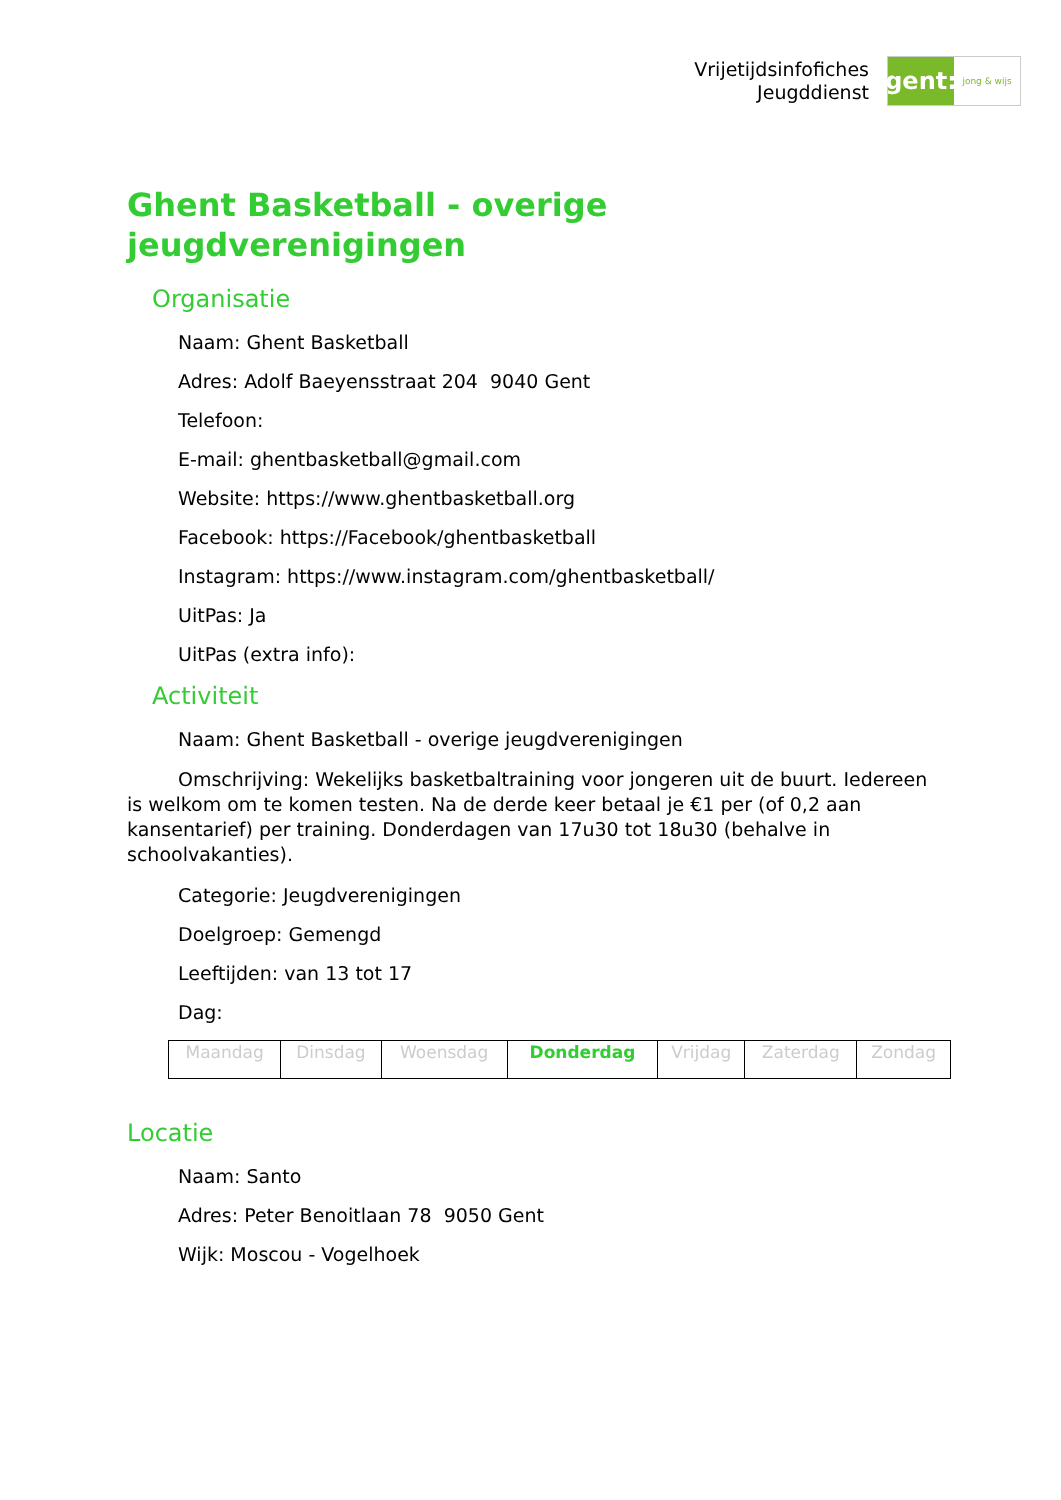Vrijetijdsinfofiches
Jeugddienst
gent:
jong & wijs
Ghent Basketball - overige jeugdverenigingen
Organisatie
Naam: Ghent Basketball
Adres: Adolf Baeyensstraat 204 9040 Gent
Telefoon:
E-mail: ghentbasketball@gmail.com
Website: https://www.ghentbasketball.org
Facebook: https://Facebook/ghentbasketball
Instagram: https://www.instagram.com/ghentbasketball/
UitPas: Ja
UitPas (extra info):
Activiteit
Naam: Ghent Basketball - overige jeugdverenigingen
Omschrijving: Wekelijks basketbaltraining voor jongeren uit de buurt. Iedereen is welkom om te komen testen. Na de derde keer betaal je €1 per (of 0,2 aan kansentarief) per training. Donderdagen van 17u30 tot 18u30 (behalve in schoolvakanties).
Categorie: Jeugdverenigingen
Doelgroep: Gemengd
Leeftijden: van 13 tot 17
Dag:
| Maandag | Dinsdag | Woensdag | Donderdag | Vrijdag | Zaterdag | Zondag |
Locatie
Naam: Santo
Adres: Peter Benoitlaan 78 9050 Gent
Wijk: Moscou - Vogelhoek